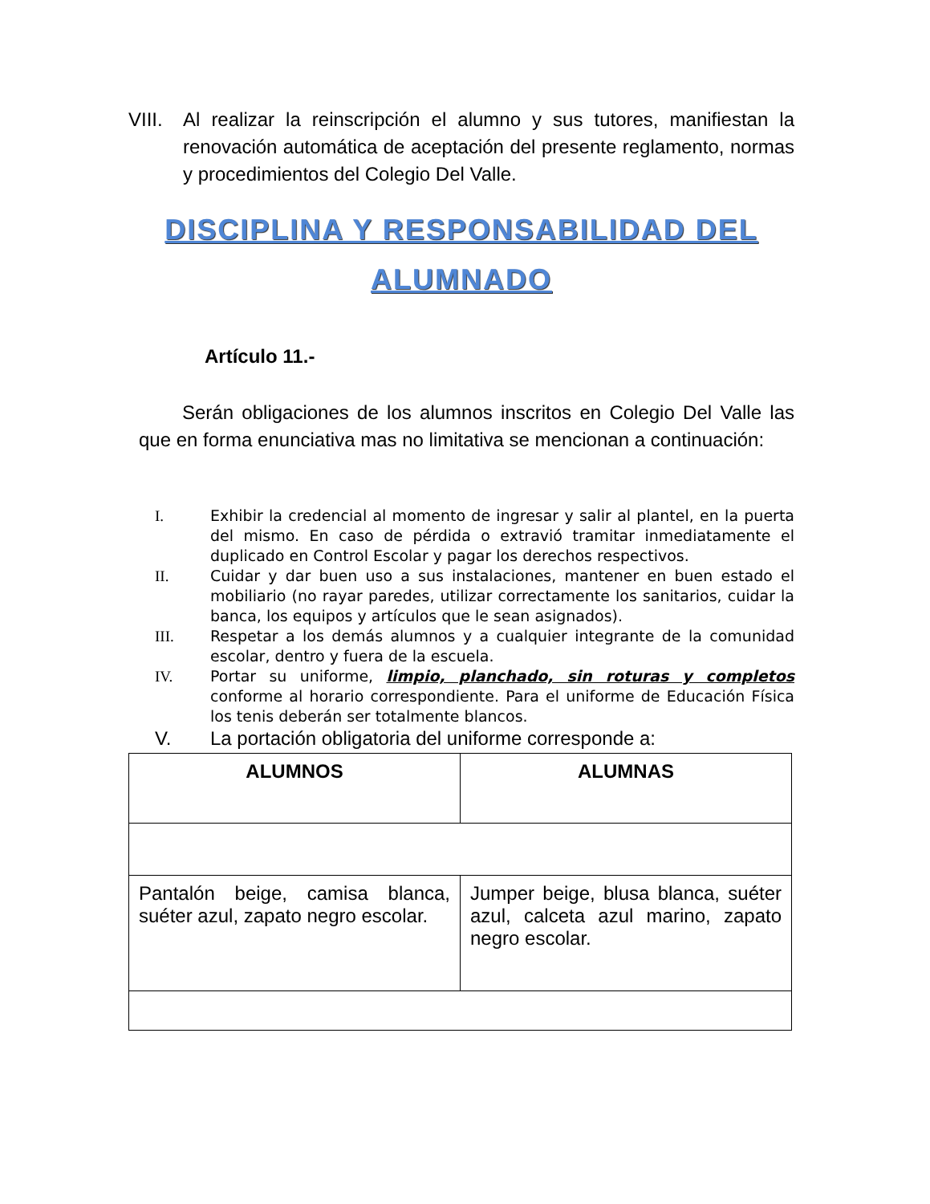VIII. Al realizar la reinscripción el alumno y sus tutores, manifiestan la renovación automática de aceptación del presente reglamento, normas y procedimientos del Colegio Del Valle.
DISCIPLINA Y RESPONSABILIDAD DEL ALUMNADO
Artículo 11.-
Serán obligaciones de los alumnos inscritos en Colegio Del Valle las que en forma enunciativa mas no limitativa se mencionan a continuación:
I. Exhibir la credencial al momento de ingresar y salir al plantel, en la puerta del mismo. En caso de pérdida o extravió tramitar inmediatamente el duplicado en Control Escolar y pagar los derechos respectivos.
II. Cuidar y dar buen uso a sus instalaciones, mantener en buen estado el mobiliario (no rayar paredes, utilizar correctamente los sanitarios, cuidar la banca, los equipos y artículos que le sean asignados).
III. Respetar a los demás alumnos y a cualquier integrante de la comunidad escolar, dentro y fuera de la escuela.
IV. Portar su uniforme, limpio, planchado, sin roturas y completos conforme al horario correspondiente. Para el uniforme de Educación Física los tenis deberán ser totalmente blancos.
V. La portación obligatoria del uniforme corresponde a:
| ALUMNOS | ALUMNAS |
| --- | --- |
| Pantalón beige, camisa blanca, suéter azul, zapato negro escolar. | Jumper beige, blusa blanca, suéter azul, calceta azul marino, zapato negro escolar. |